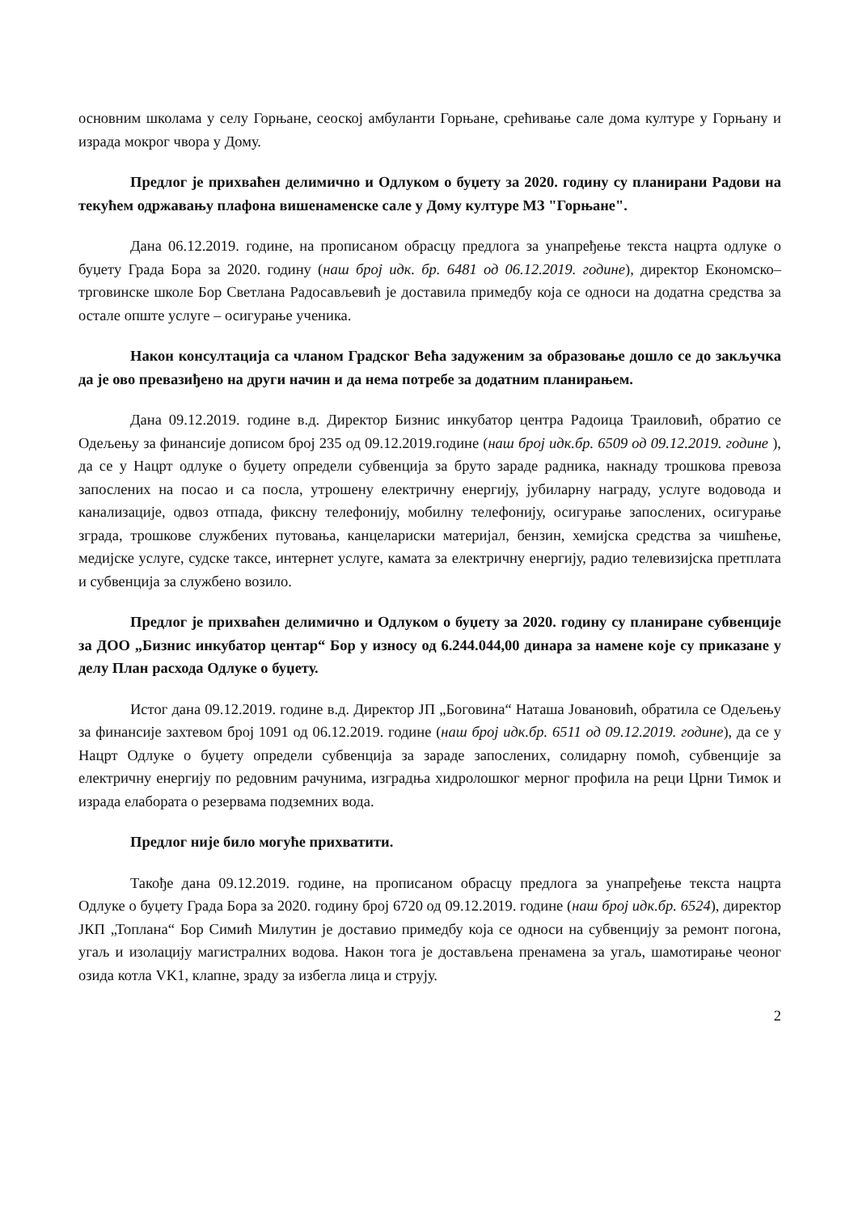основним школама у селу Горњане, сеоској амбуланти Горњане, срећивање сале дома културе у Горњану и израда мокрог чвора у Дому.
Предлог је прихваћен делимично и Одлуком о буџету за 2020. годину су планирани Радови на текућем одржавању плафона вишенаменске сале у Дому културе МЗ "Горњане".
Дана 06.12.2019. године, на прописаном обрасцу предлога за унапређење текста нацрта одлуке о буџету Града Бора за 2020. годину (наш број идк. бр. 6481 од 06.12.2019. године), директор Економско–трговинске школе Бор Светлана Радосављевић је доставила примедбу која се односи на додатна средства за остале опште услуге – осигурање ученика.
Након консултација са чланом Градског Већа задуженим за образовање дошло се до закључка да је ово превазиђено на други начин и да нема потребе за додатним планирањем.
Дана 09.12.2019. године в.д. Директор Бизнис инкубатор центра Радоица Траиловић, обратио се Одељењу за финансије дописом број 235 од 09.12.2019.године (наш број идк.бр. 6509 од 09.12.2019. године ), да се у Нацрт одлуке о буџету определи субвенција за бруто зараде радника, накнаду трошкова превоза запослених на посао и са посла, утрошену електричну енергију, јубиларну награду, услуге водовода и канализације, одвоз отпада, фиксну телефонију, мобилну телефонију, осигурање запослених, осигурање зграда, трошкове службених путовања, канцелариски материјал, бензин, хемијска средства за чишћење, медијске услуге, судске таксе, интернет услуге, камата за електричну енергију, радио телевизијска претплата и субвенција за службено возило.
Предлог је прихваћен делимично и Одлуком о буџету за 2020. годину су планиране субвенције за ДОО „Бизнис инкубатор центар“ Бор у износу од 6.244.044,00 динара за намене које су приказане у делу План расхода Одлуке о буџету.
Истог дана 09.12.2019. године в.д. Директор ЈП „Боговина“ Наташа Јовановић, обратила се Одељењу за финансије захтевом број 1091 од 06.12.2019. године (наш број идк.бр. 6511 од 09.12.2019. године), да се у Нацрт Одлуке о буџету определи субвенција за зараде запослених, солидарну помоћ, субвенције за електричну енергију по редовним рачунима, изградња хидролошког мерног профила на реци Црни Тимок и израда елабората о резервама подземних вода.
Предлог није било могуће прихватити.
Такође дана 09.12.2019. године, на прописаном обрасцу предлога за унапређење текста нацрта Одлуке о буџету Града Бора за 2020. годину број 6720 од 09.12.2019. године (наш број идк.бр. 6524), директор ЈКП „Топлана“ Бор Симић Милутин је доставио примедбу која се односи на субвенцију за ремонт погона, угаљ и изолацију магистралних водова. Након тога је достављена пренамена за угаљ, шамотирање чеоног озида котла VK1, клапне, зраду за избегла лица и струју.
2